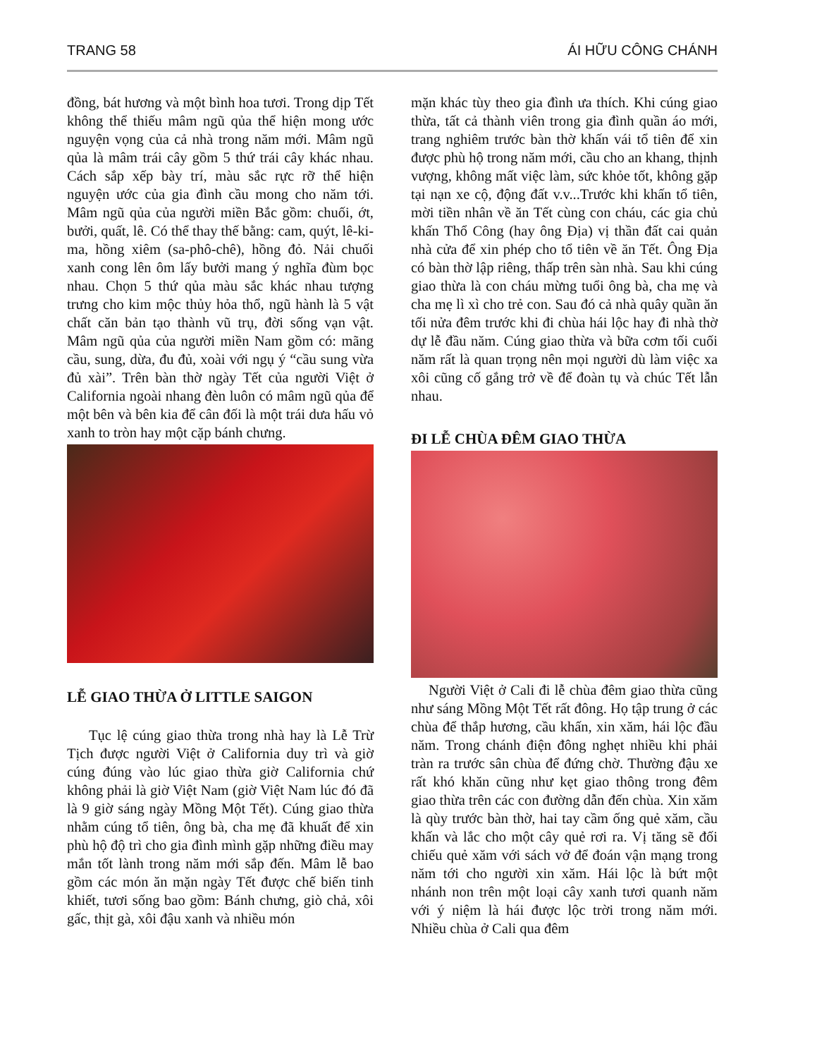TRANG 58 ÁI HỮU CÔNG CHÁNH
đồng, bát hương và một bình hoa tươi. Trong dịp Tết không thể thiếu mâm ngũ qủa thể hiện mong ước nguyện vọng của cả nhà trong năm mới. Mâm ngũ qủa là mâm trái cây gồm 5 thứ trái cây khác nhau. Cách sắp xếp bày trí, màu sắc rực rỡ thể hiện nguyện ước của gia đình cầu mong cho năm tới. Mâm ngũ qủa của người miền Bắc gồm: chuối, ớt, bưởi, quất, lê. Có thể thay thế bằng: cam, quýt, lê-ki-ma, hồng xiêm (sa-phô-chê), hồng đỏ. Nải chuối xanh cong lên ôm lấy bưởi mang ý nghĩa đùm bọc nhau. Chọn 5 thứ qủa màu sắc khác nhau tượng trưng cho kim mộc thủy hỏa thổ, ngũ hành là 5 vật chất căn bản tạo thành vũ trụ, đời sống vạn vật. Mâm ngũ qủa của người miền Nam gồm có: mãng cầu, sung, dừa, đu đủ, xoài với ngụ ý “cầu sung vừa đủ xài”. Trên bàn thờ ngày Tết của người Việt ở California ngoài nhang đèn luôn có mâm ngũ qủa để một bên và bên kia để cân đối là một trái dưa hấu vỏ xanh to tròn hay một cặp bánh chưng.
LỄ GIAO THỪA Ở LITTLE SAIGON
Tục lệ cúng giao thừa trong nhà hay là Lễ Trừ Tịch được người Việt ở California duy trì và giờ cúng đúng vào lúc giao thừa giờ California chứ không phải là giờ Việt Nam (giờ Việt Nam lúc đó đã là 9 giờ sáng ngày Mồng Một Tết). Cúng giao thừa nhằm cúng tổ tiên, ông bà, cha mẹ đã khuất để xin phù hộ độ trì cho gia đình mình gặp những điều may mắn tốt lành trong năm mới sắp đến. Mâm lễ bao gồm các món ăn mặn ngày Tết được chế biến tinh khiết, tươi sống bao gồm: Bánh chưng, giò chả, xôi gấc, thịt gà, xôi đậu xanh và nhiều món
mặn khác tùy theo gia đình ưa thích. Khi cúng giao thừa, tất cả thành viên trong gia đình quần áo mới, trang nghiêm trước bàn thờ khấn vái tổ tiên để xin được phù hộ trong năm mới, cầu cho an khang, thịnh vượng, không mất việc làm, sức khỏe tốt, không gặp tại nạn xe cộ, động đất v.v...Trước khi khấn tổ tiên, mời tiền nhân về ăn Tết cùng con cháu, các gia chủ khấn Thổ Công (hay ông Địa) vị thần đất cai quản nhà cửa để xin phép cho tổ tiên về ăn Tết. Ông Địa có bàn thờ lập riêng, thấp trên sàn nhà. Sau khi cúng giao thừa là con cháu mừng tuổi ông bà, cha mẹ và cha mẹ lì xì cho trẻ con. Sau đó cả nhà quây quần ăn tối nửa đêm trước khi đi chùa hái lộc hay đi nhà thờ dự lễ đầu năm. Cúng giao thừa và bữa cơm tối cuối năm rất là quan trọng nên mọi người dù làm việc xa xôi cũng cố gắng trở về để đoàn tụ và chúc Tết lẫn nhau.
ĐI LỄ CHÙA ĐÊM GIAO THỪA
Người Việt ở Cali đi lễ chùa đêm giao thừa cũng như sáng Mồng Một Tết rất đông. Họ tập trung ở các chùa để thắp hương, cầu khấn, xin xăm, hái lộc đầu năm. Trong chánh điện đông nghẹt nhiều khi phải tràn ra trước sân chùa để đứng chờ. Thường đậu xe rất khó khăn cũng như kẹt giao thông trong đêm giao thừa trên các con đường dẫn đến chùa. Xin xăm là qùy trước bàn thờ, hai tay cầm ống quẻ xăm, cầu khấn và lắc cho một cây quẻ rơi ra. Vị tăng sẽ đối chiếu quẻ xăm với sách vở để đoán vận mạng trong năm tới cho người xin xăm. Hái lộc là bứt một nhánh non trên một loại cây xanh tươi quanh năm với ý niệm là hái được lộc trời trong năm mới. Nhiều chùa ở Cali qua đêm